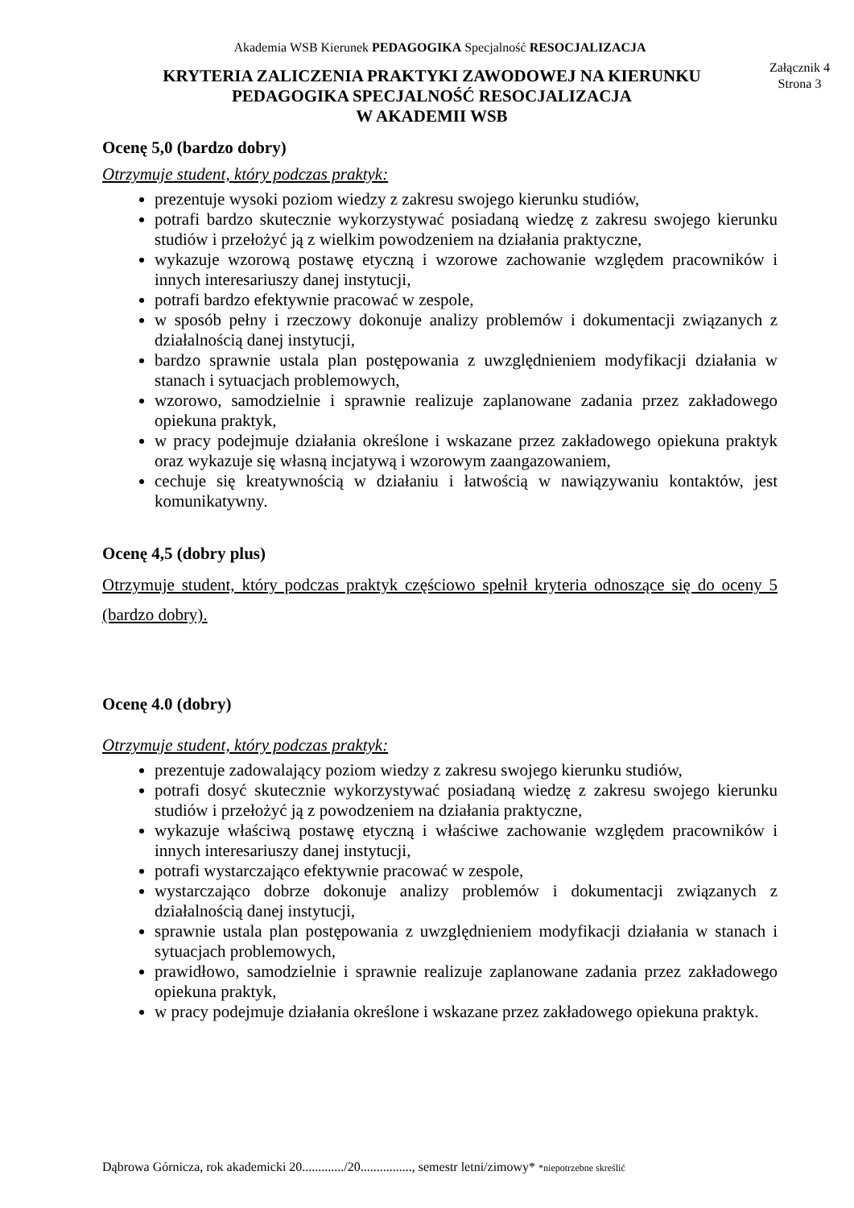Akademia WSB Kierunek PEDAGOGIKA Specjalność RESOCJALIZACJA
KRYTERIA ZALICZENIA PRAKTYKI ZAWODOWEJ NA KIERUNKU
PEDAGOGIKA SPECJALNOŚĆ RESOCJALIZACJA
W AKADEMII WSB
Załącznik 4
Strona 3
Ocenę 5,0 (bardzo dobry)
Otrzymuje student, który podczas praktyk:
prezentuje wysoki poziom wiedzy z zakresu swojego kierunku studiów,
potrafi bardzo skutecznie wykorzystywać posiadaną wiedzę z zakresu swojego kierunku studiów i przełożyć ją z wielkim powodzeniem na działania praktyczne,
wykazuje wzorową postawę etyczną i wzorowe zachowanie względem pracowników i innych interesariuszy danej instytucji,
potrafi bardzo efektywnie pracować w zespole,
w sposób pełny i rzeczowy dokonuje analizy problemów i dokumentacji związanych z działalnością danej instytucji,
bardzo sprawnie ustala plan postępowania z uwzględnieniem modyfikacji działania w stanach i sytuacjach problemowych,
wzorowo, samodzielnie i sprawnie realizuje zaplanowane zadania przez zakładowego opiekuna praktyk,
w pracy podejmuje działania określone i wskazane przez zakładowego opiekuna praktyk oraz wykazuje się własną incjatywą i wzorowym zaangazowaniem,
cechuje się kreatywnością w działaniu i łatwością w nawiązywaniu kontaktów, jest komunikatywny.
Ocenę 4,5 (dobry plus)
Otrzymuje student, który podczas praktyk częściowo spełnił kryteria odnoszące się do oceny 5 (bardzo dobry).
Ocenę 4.0 (dobry)
Otrzymuje student, który podczas praktyk:
prezentuje zadowalający poziom wiedzy z zakresu swojego kierunku studiów,
potrafi dosyć skutecznie wykorzystywać posiadaną wiedzę z zakresu swojego kierunku studiów i przełożyć ją z powodzeniem na działania praktyczne,
wykazuje właściwą postawę etyczną i właściwe zachowanie względem pracowników i innych interesariuszy danej instytucji,
potrafi wystarczająco efektywnie pracować w zespole,
wystarczająco dobrze dokonuje analizy problemów i dokumentacji związanych z działalnością danej instytucji,
sprawnie ustala plan postępowania z uwzględnieniem modyfikacji działania w stanach i sytuacjach problemowych,
prawidłowo, samodzielnie i sprawnie realizuje zaplanowane zadania przez zakładowego opiekuna praktyk,
w pracy podejmuje działania określone i wskazane przez zakładowego opiekuna praktyk.
Dąbrowa Górnicza, rok akademicki 20............./20................, semestr letni/zimowy* *niepotrzebne skreślić